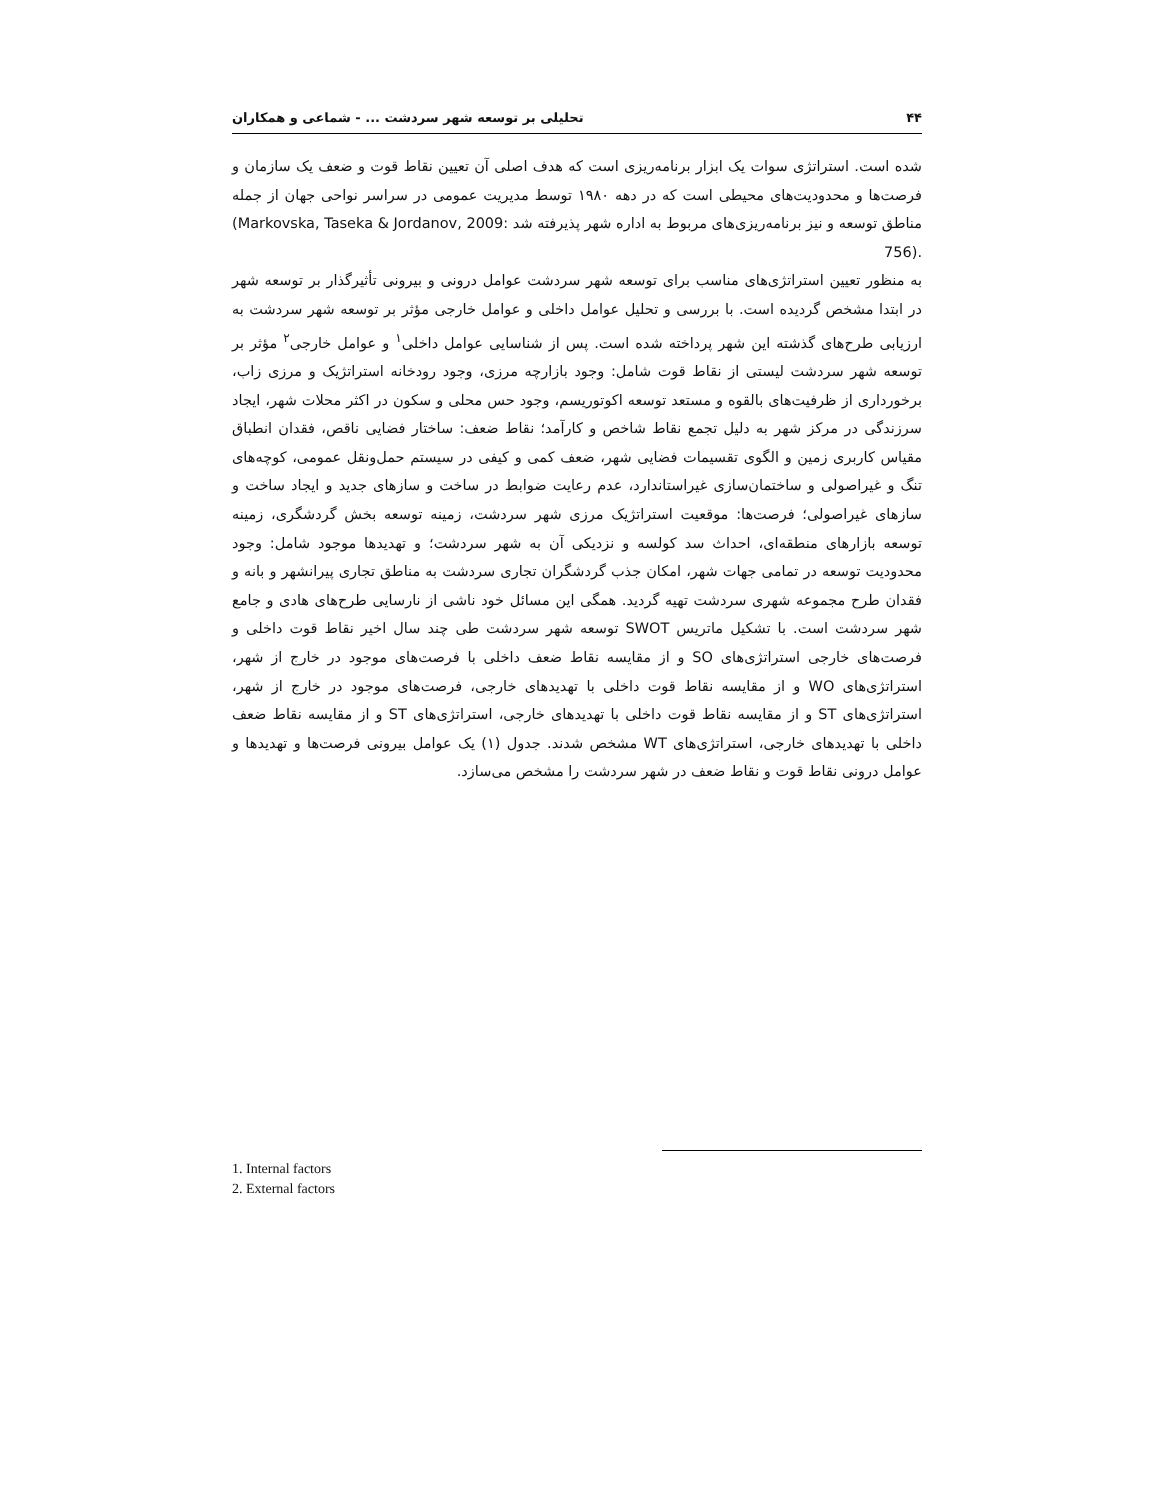۴۴ تحلیلی بر توسعه شهر سردشت ... - شماعی و همکاران
شده است. استراتژی سوات یک ابزار برنامه‌ریزی است که هدف اصلی آن تعیین نقاط قوت و ضعف یک سازمان و فرصت‌ها و محدودیت‌های محیطی است که در دهه ۱۹۸۰ توسط مدیریت عمومی در سراسر نواحی جهان از جمله مناطق توسعه و نیز برنامه‌ریزی‌های مربوط به اداره شهر پذیرفته شد (Markovska, Taseka & Jordanov, 2009: 756).
به منظور تعیین استراتژی‌های مناسب برای توسعه شهر سردشت عوامل درونی و بیرونی تأثیرگذار بر توسعه شهر در ابتدا مشخص گردیده است. با بررسی و تحلیل عوامل داخلی و عوامل خارجی مؤثر بر توسعه شهر سردشت به ارزیابی طرح‌های گذشته این شهر پرداخته شده است. پس از شناسایی عوامل داخلی<sup>۱</sup> و عوامل خارجی<sup>۲</sup> مؤثر بر توسعه شهر سردشت لیستی از نقاط قوت شامل: وجود بازارچه مرزی، وجود رودخانه استراتژیک و مرزی زاب، برخورداری از ظرفیت‌های بالقوه و مستعد توسعه اکوتوریسم، وجود حس محلی و سکون در اکثر محلات شهر، ایجاد سرزندگی در مرکز شهر به دلیل تجمع نقاط شاخص و کارآمد؛ نقاط ضعف: ساختار فضایی ناقص، فقدان انطباق مقیاس کاربری زمین و الگوی تقسیمات فضایی شهر، ضعف کمی و کیفی در سیستم حمل‌ونقل عمومی، کوچه‌های تنگ و غیراصولی و ساختمان‌سازی غیراستاندارد، عدم رعایت ضوابط در ساخت و سازهای جدید و ایجاد ساخت و سازهای غیراصولی؛ فرصت‌ها: موقعیت استراتژیک مرزی شهر سردشت، زمینه توسعه بخش گردشگری، زمینه توسعه بازارهای منطقه‌ای، احداث سد کولسه و نزدیکی آن به شهر سردشت؛ و تهدیدها موجود شامل: وجود محدودیت توسعه در تمامی جهات شهر، امکان جذب گردشگران تجاری سردشت به مناطق تجاری پیرانشهر و بانه و فقدان طرح مجموعه شهری سردشت تهیه گردید. همگی این مسائل خود ناشی از نارسایی طرح‌های هادی و جامع شهر سردشت است. با تشکیل ماتریس SWOT توسعه شهر سردشت طی چند سال اخیر نقاط قوت داخلی و فرصت‌های خارجی استراتژی‌های SO و از مقایسه نقاط ضعف داخلی با فرصت‌های موجود در خارج از شهر، استراتژی‌های WO و از مقایسه نقاط قوت داخلی با تهدیدهای خارجی، فرصت‌های موجود در خارج از شهر، استراتژی‌های ST و از مقایسه نقاط قوت داخلی با تهدیدهای خارجی، استراتژی‌های ST و از مقایسه نقاط ضعف داخلی با تهدیدهای خارجی، استراتژی‌های WT مشخص شدند. جدول (۱) یک عوامل بیرونی فرصت‌ها و تهدیدها و عوامل درونی نقاط قوت و نقاط ضعف در شهر سردشت را مشخص می‌سازد.
1. Internal factors
2. External factors